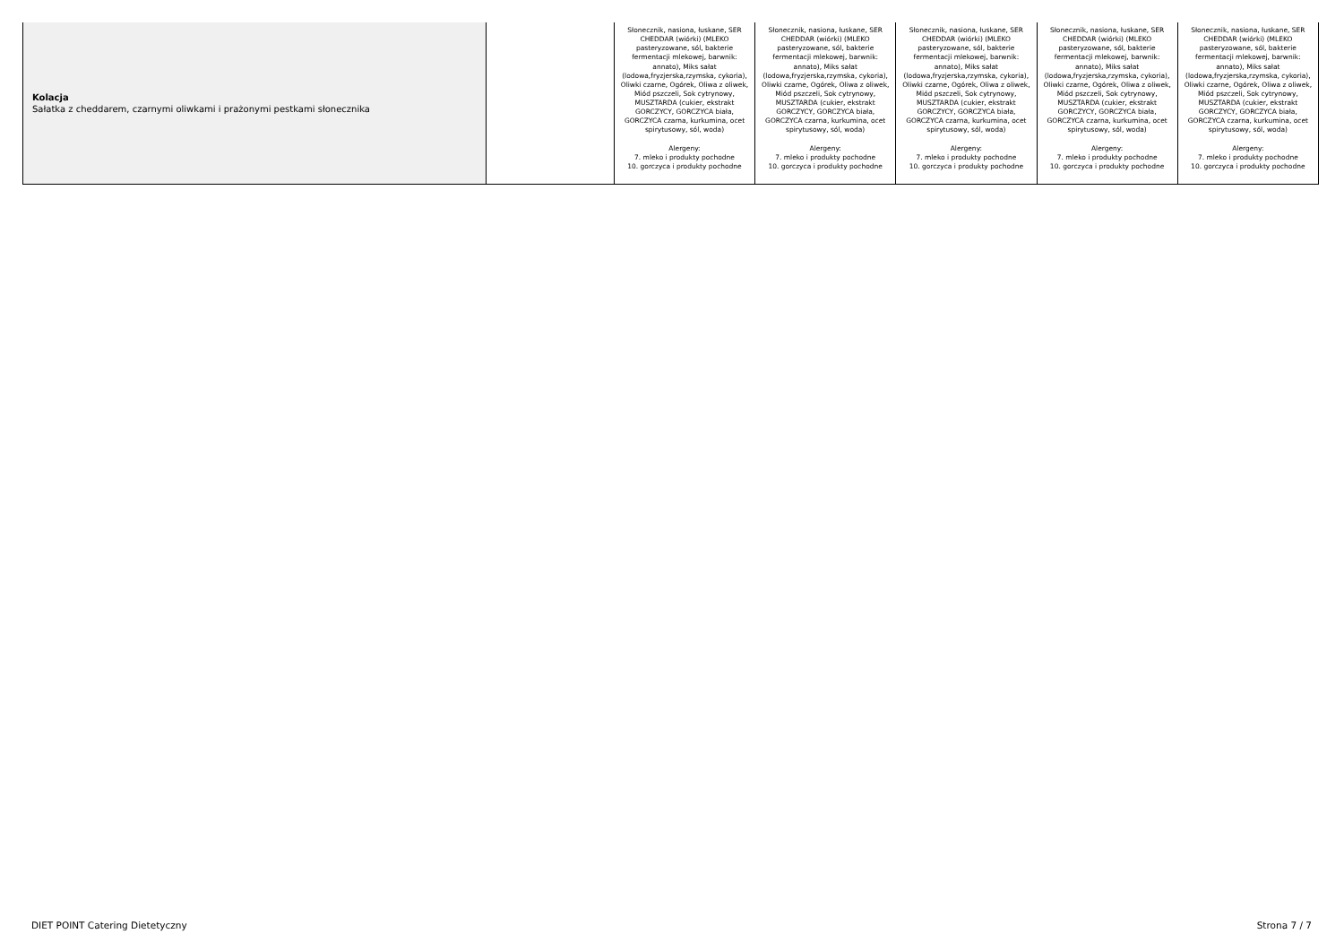| Kolacja Sałatka z cheddarem, czarnymi oliwkami i prażonymi pestkami słonecznika | | Słonecznik, nasiona, łuskane, SER CHEDDAR (wiórki) (MLEKO pasteryzowane, sól, bakterie fermentacji mlekowej, barwnik: annato), Miks sałat (lodowa,fryzjerska,rzymska, cykoria), Oliwki czarne, Ogórek, Oliwa z oliwek, Miód pszczeli, Sok cytrynowy, MUSZTARDA (cukier, ekstrakt GORCZYCY, GORCZYCA biała, GORCZYCA czarna, kurkumina, ocet spirytusowy, sól, woda) Alergeny: 7. mleko i produkty pochodne 10. gorczyca i produkty pochodne | Słonecznik, nasiona, łuskane, SER CHEDDAR (wiórki) (MLEKO pasteryzowane, sól, bakterie fermentacji mlekowej, barwnik: annato), Miks sałat (lodowa,fryzjerska,rzymska, cykoria), Oliwki czarne, Ogórek, Oliwa z oliwek, Miód pszczeli, Sok cytrynowy, MUSZTARDA (cukier, ekstrakt GORCZYCY, GORCZYCA biała, GORCZYCA czarna, kurkumina, ocet spirytusowy, sól, woda) Alergeny: 7. mleko i produkty pochodne 10. gorczyca i produkty pochodne | Słonecznik, nasiona, łuskane, SER CHEDDAR (wiórki) (MLEKO pasteryzowane, sól, bakterie fermentacji mlekowej, barwnik: annato), Miks sałat (lodowa,fryzjerska,rzymska, cykoria), Oliwki czarne, Ogórek, Oliwa z oliwek, Miód pszczeli, Sok cytrynowy, MUSZTARDA (cukier, ekstrakt GORCZYCY, GORCZYCA biała, GORCZYCA czarna, kurkumina, ocet spirytusowy, sól, woda) Alergeny: 7. mleko i produkty pochodne 10. gorczyca i produkty pochodne | Słonecznik, nasiona, łuskane, SER CHEDDAR (wiórki) (MLEKO pasteryzowane, sól, bakterie fermentacji mlekowej, barwnik: annato), Miks sałat (lodowa,fryzjerska,rzymska, cykoria), Oliwki czarne, Ogórek, Oliwa z oliwek, Miód pszczeli, Sok cytrynowy, MUSZTARDA (cukier, ekstrakt GORCZYCY, GORCZYCA biała, GORCZYCA czarna, kurkumina, ocet spirytusowy, sól, woda) Alergeny: 7. mleko i produkty pochodne 10. gorczyca i produkty pochodne | Słonecznik, nasiona, łuskane, SER CHEDDAR (wiórki) (MLEKO pasteryzowane, sól, bakterie fermentacji mlekowej, barwnik: annato), Miks sałat (lodowa,fryzjerska,rzymska, cykoria), Oliwki czarne, Ogórek, Oliwa z oliwek, Miód pszczeli, Sok cytrynowy, MUSZTARDA (cukier, ekstrakt GORCZYCY, GORCZYCA biała, GORCZYCA czarna, kurkumina, ocet spirytusowy, sól, woda) Alergeny: 7. mleko i produkty pochodne 10. gorczyca i produkty pochodne |
DIET POINT Catering Dietetyczny
Strona 7 / 7